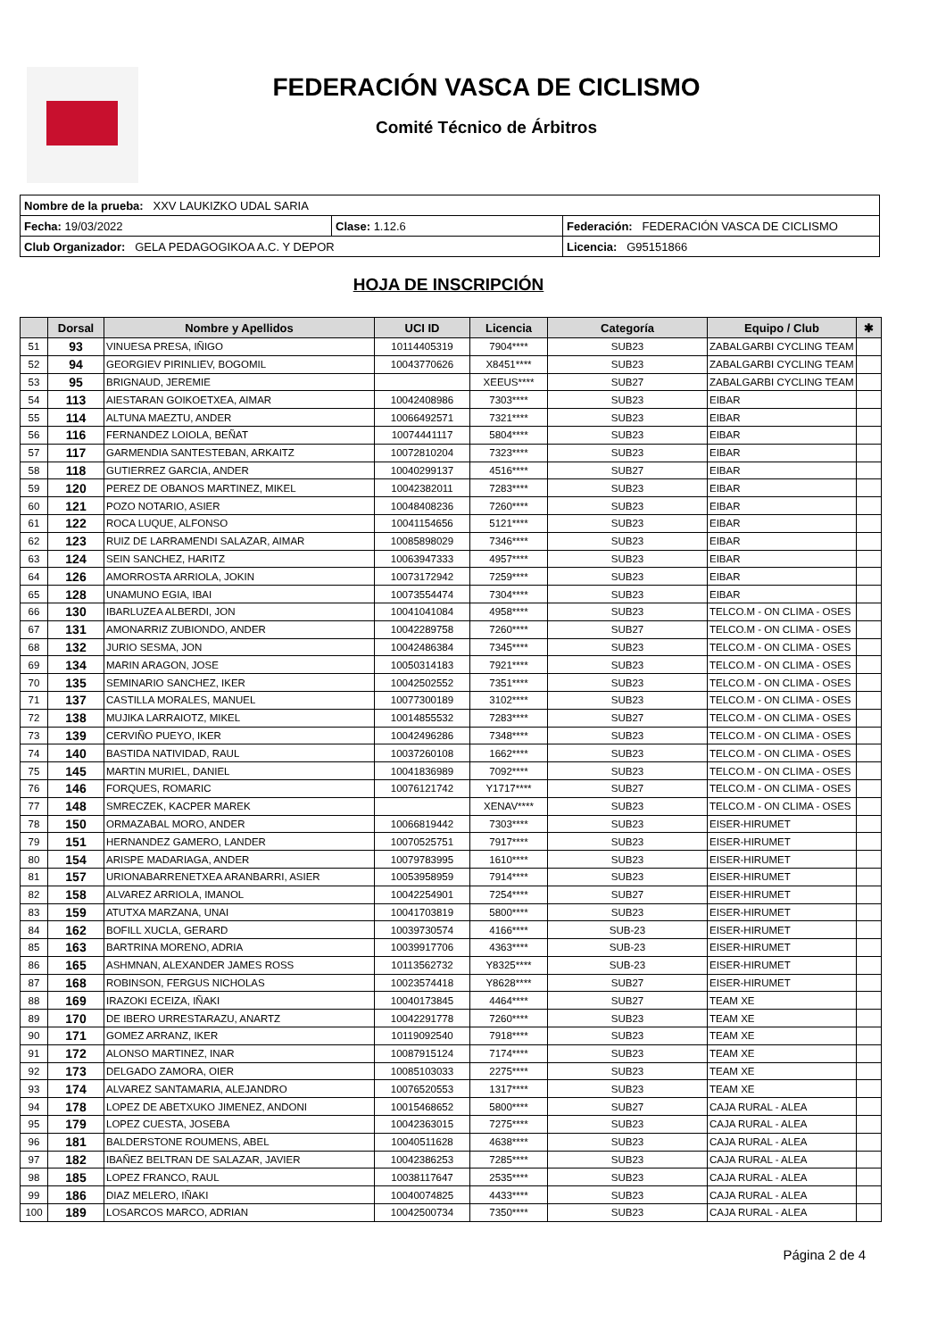FEDERACIÓN VASCA DE CICLISMO
Comité Técnico de Árbitros
| Nombre de la prueba: XXV LAUKIZKO UDAL SARIA | | |
| Fecha: 19/03/2022 | Clase: 1.12.6 | Federación: FEDERACIÓN VASCA DE CICLISMO |
| Club Organizador: GELA PEDAGOGIKOA A.C. Y DEPOR | | Licencia: G95151866 |
HOJA DE INSCRIPCIÓN
| | Dorsal | Nombre y Apellidos | UCI ID | Licencia | Categoría | Equipo / Club | ✱ |
| --- | --- | --- | --- | --- | --- | --- | --- |
| 51 | 93 | VINUESA PRESA, IÑIGO | 10114405319 | 7904**** | SUB23 | ZABALGARBI CYCLING TEAM | |
| 52 | 94 | GEORGIEV PIRINLIEV, BOGOMIL | 10043770626 | X8451**** | SUB23 | ZABALGARBI CYCLING TEAM | |
| 53 | 95 | BRIGNAUD, JEREMIE | | XEEUS**** | SUB27 | ZABALGARBI CYCLING TEAM | |
| 54 | 113 | AIESTARAN GOIKOETXEA, AIMAR | 10042408986 | 7303**** | SUB23 | EIBAR | |
| 55 | 114 | ALTUNA MAEZTU, ANDER | 10066492571 | 7321**** | SUB23 | EIBAR | |
| 56 | 116 | FERNANDEZ LOIOLA, BEÑAT | 10074441117 | 5804**** | SUB23 | EIBAR | |
| 57 | 117 | GARMENDIA SANTESTEBAN, ARKAITZ | 10072810204 | 7323**** | SUB23 | EIBAR | |
| 58 | 118 | GUTIERREZ GARCIA, ANDER | 10040299137 | 4516**** | SUB27 | EIBAR | |
| 59 | 120 | PEREZ DE OBANOS MARTINEZ, MIKEL | 10042382011 | 7283**** | SUB23 | EIBAR | |
| 60 | 121 | POZO NOTARIO, ASIER | 10048408236 | 7260**** | SUB23 | EIBAR | |
| 61 | 122 | ROCA LUQUE, ALFONSO | 10041154656 | 5121**** | SUB23 | EIBAR | |
| 62 | 123 | RUIZ DE LARRAMENDI SALAZAR, AIMAR | 10085898029 | 7346**** | SUB23 | EIBAR | |
| 63 | 124 | SEIN SANCHEZ, HARITZ | 10063947333 | 4957**** | SUB23 | EIBAR | |
| 64 | 126 | AMORROSTA ARRIOLA, JOKIN | 10073172942 | 7259**** | SUB23 | EIBAR | |
| 65 | 128 | UNAMUNO EGIA, IBAI | 10073554474 | 7304**** | SUB23 | EIBAR | |
| 66 | 130 | IBARLUZEA ALBERDI, JON | 10041041084 | 4958**** | SUB23 | TELCO.M - ON CLIMA - OSES | |
| 67 | 131 | AMONARRIZ ZUBIONDO, ANDER | 10042289758 | 7260**** | SUB27 | TELCO.M - ON CLIMA - OSES | |
| 68 | 132 | JURIO SESMA, JON | 10042486384 | 7345**** | SUB23 | TELCO.M - ON CLIMA - OSES | |
| 69 | 134 | MARIN ARAGON, JOSE | 10050314183 | 7921**** | SUB23 | TELCO.M - ON CLIMA - OSES | |
| 70 | 135 | SEMINARIO SANCHEZ, IKER | 10042502552 | 7351**** | SUB23 | TELCO.M - ON CLIMA - OSES | |
| 71 | 137 | CASTILLA MORALES, MANUEL | 10077300189 | 3102**** | SUB23 | TELCO.M - ON CLIMA - OSES | |
| 72 | 138 | MUJIKA LARRAIOTZ, MIKEL | 10014855532 | 7283**** | SUB27 | TELCO.M - ON CLIMA - OSES | |
| 73 | 139 | CERVIÑO PUEYO, IKER | 10042496286 | 7348**** | SUB23 | TELCO.M - ON CLIMA - OSES | |
| 74 | 140 | BASTIDA NATIVIDAD, RAUL | 10037260108 | 1662**** | SUB23 | TELCO.M - ON CLIMA - OSES | |
| 75 | 145 | MARTIN MURIEL, DANIEL | 10041836989 | 7092**** | SUB23 | TELCO.M - ON CLIMA - OSES | |
| 76 | 146 | FORQUES, ROMARIC | 10076121742 | Y1717**** | SUB27 | TELCO.M - ON CLIMA - OSES | |
| 77 | 148 | SMRECZEK, KACPER MAREK | | XENAV**** | SUB23 | TELCO.M - ON CLIMA - OSES | |
| 78 | 150 | ORMAZABAL MORO, ANDER | 10066819442 | 7303**** | SUB23 | EISER-HIRUMET | |
| 79 | 151 | HERNANDEZ GAMERO, LANDER | 10070525751 | 7917**** | SUB23 | EISER-HIRUMET | |
| 80 | 154 | ARISPE MADARIAGA, ANDER | 10079783995 | 1610**** | SUB23 | EISER-HIRUMET | |
| 81 | 157 | URIONABARRENETXEA ARANBARRI, ASIER | 10053958959 | 7914**** | SUB23 | EISER-HIRUMET | |
| 82 | 158 | ALVAREZ ARRIOLA, IMANOL | 10042254901 | 7254**** | SUB27 | EISER-HIRUMET | |
| 83 | 159 | ATUTXA MARZANA, UNAI | 10041703819 | 5800**** | SUB23 | EISER-HIRUMET | |
| 84 | 162 | BOFILL XUCLA, GERARD | 10039730574 | 4166**** | SUB-23 | EISER-HIRUMET | |
| 85 | 163 | BARTRINA MORENO, ADRIA | 10039917706 | 4363**** | SUB-23 | EISER-HIRUMET | |
| 86 | 165 | ASHMNAN, ALEXANDER JAMES ROSS | 10113562732 | Y8325**** | SUB-23 | EISER-HIRUMET | |
| 87 | 168 | ROBINSON, FERGUS NICHOLAS | 10023574418 | Y8628**** | SUB27 | EISER-HIRUMET | |
| 88 | 169 | IRAZOKI ECEIZA, IÑAKI | 10040173845 | 4464**** | SUB27 | TEAM XE | |
| 89 | 170 | DE IBERO URRESTARAZU, ANARTZ | 10042291778 | 7260**** | SUB23 | TEAM XE | |
| 90 | 171 | GOMEZ ARRANZ, IKER | 10119092540 | 7918**** | SUB23 | TEAM XE | |
| 91 | 172 | ALONSO MARTINEZ, INAR | 10087915124 | 7174**** | SUB23 | TEAM XE | |
| 92 | 173 | DELGADO ZAMORA, OIER | 10085103033 | 2275**** | SUB23 | TEAM XE | |
| 93 | 174 | ALVAREZ SANTAMARIA, ALEJANDRO | 10076520553 | 1317**** | SUB23 | TEAM XE | |
| 94 | 178 | LOPEZ DE ABETXUKO JIMENEZ, ANDONI | 10015468652 | 5800**** | SUB27 | CAJA RURAL - ALEA | |
| 95 | 179 | LOPEZ CUESTA, JOSEBA | 10042363015 | 7275**** | SUB23 | CAJA RURAL - ALEA | |
| 96 | 181 | BALDERSTONE ROUMENS, ABEL | 10040511628 | 4638**** | SUB23 | CAJA RURAL - ALEA | |
| 97 | 182 | IBAÑEZ BELTRAN DE SALAZAR, JAVIER | 10042386253 | 7285**** | SUB23 | CAJA RURAL - ALEA | |
| 98 | 185 | LOPEZ FRANCO, RAUL | 10038117647 | 2535**** | SUB23 | CAJA RURAL - ALEA | |
| 99 | 186 | DIAZ MELERO, IÑAKI | 10040074825 | 4433**** | SUB23 | CAJA RURAL - ALEA | |
| 100 | 189 | LOSARCOS MARCO, ADRIAN | 10042500734 | 7350**** | SUB23 | CAJA RURAL - ALEA | |
Página 2 de 4